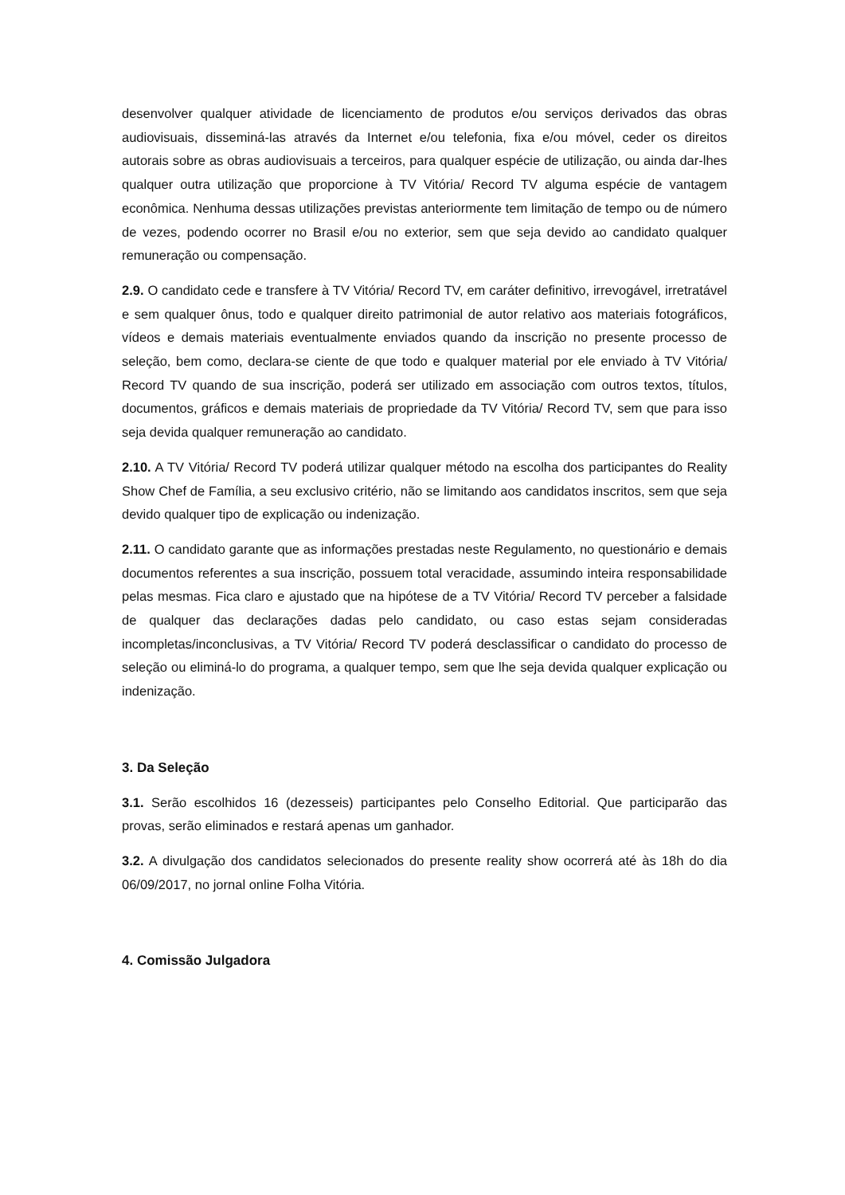desenvolver qualquer atividade de licenciamento de produtos e/ou serviços derivados das obras audiovisuais, disseminá-las através da Internet e/ou telefonia, fixa e/ou móvel, ceder os direitos autorais sobre as obras audiovisuais a terceiros, para qualquer espécie de utilização, ou ainda dar-lhes qualquer outra utilização que proporcione à TV Vitória/ Record TV alguma espécie de vantagem econômica. Nenhuma dessas utilizações previstas anteriormente tem limitação de tempo ou de número de vezes, podendo ocorrer no Brasil e/ou no exterior, sem que seja devido ao candidato qualquer remuneração ou compensação.
2.9. O candidato cede e transfere à TV Vitória/ Record TV, em caráter definitivo, irrevogável, irretratável e sem qualquer ônus, todo e qualquer direito patrimonial de autor relativo aos materiais fotográficos, vídeos e demais materiais eventualmente enviados quando da inscrição no presente processo de seleção, bem como, declara-se ciente de que todo e qualquer material por ele enviado à TV Vitória/ Record TV quando de sua inscrição, poderá ser utilizado em associação com outros textos, títulos, documentos, gráficos e demais materiais de propriedade da TV Vitória/ Record TV, sem que para isso seja devida qualquer remuneração ao candidato.
2.10. A TV Vitória/ Record TV poderá utilizar qualquer método na escolha dos participantes do Reality Show Chef de Família, a seu exclusivo critério, não se limitando aos candidatos inscritos, sem que seja devido qualquer tipo de explicação ou indenização.
2.11. O candidato garante que as informações prestadas neste Regulamento, no questionário e demais documentos referentes a sua inscrição, possuem total veracidade, assumindo inteira responsabilidade pelas mesmas. Fica claro e ajustado que na hipótese de a TV Vitória/ Record TV perceber a falsidade de qualquer das declarações dadas pelo candidato, ou caso estas sejam consideradas incompletas/inconclusivas, a TV Vitória/ Record TV poderá desclassificar o candidato do processo de seleção ou eliminá-lo do programa, a qualquer tempo, sem que lhe seja devida qualquer explicação ou indenização.
3. Da Seleção
3.1. Serão escolhidos 16 (dezesseis) participantes pelo Conselho Editorial. Que participarão das provas, serão eliminados e restará apenas um ganhador.
3.2. A divulgação dos candidatos selecionados do presente reality show ocorrerá até às 18h do dia 06/09/2017, no jornal online Folha Vitória.
4. Comissão Julgadora